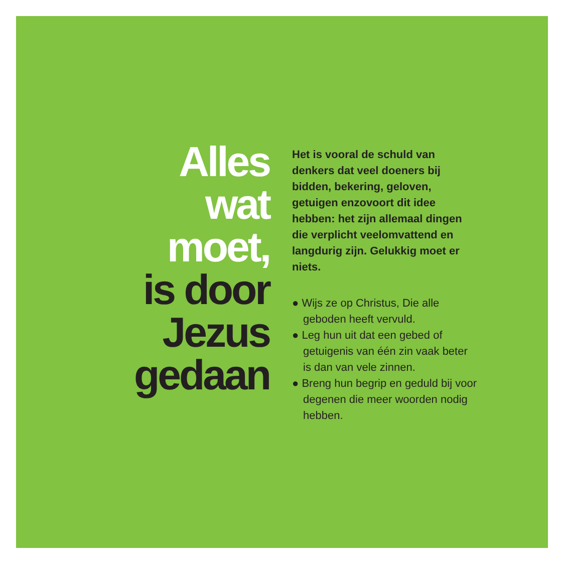Alles
wat
moet,
is door
Jezus
gedaan
Het is vooral de schuld van denkers dat veel doeners bij bidden, bekering, geloven, getuigen enzovoort dit idee hebben: het zijn allemaal dingen die verplicht veelomvattend en langdurig zijn. Gelukkig moet er niets.
● Wijs ze op Christus, Die alle geboden heeft vervuld.
● Leg hun uit dat een gebed of getuigenis van één zin vaak beter is dan van vele zinnen.
● Breng hun begrip en geduld bij voor degenen die meer woorden nodig hebben.